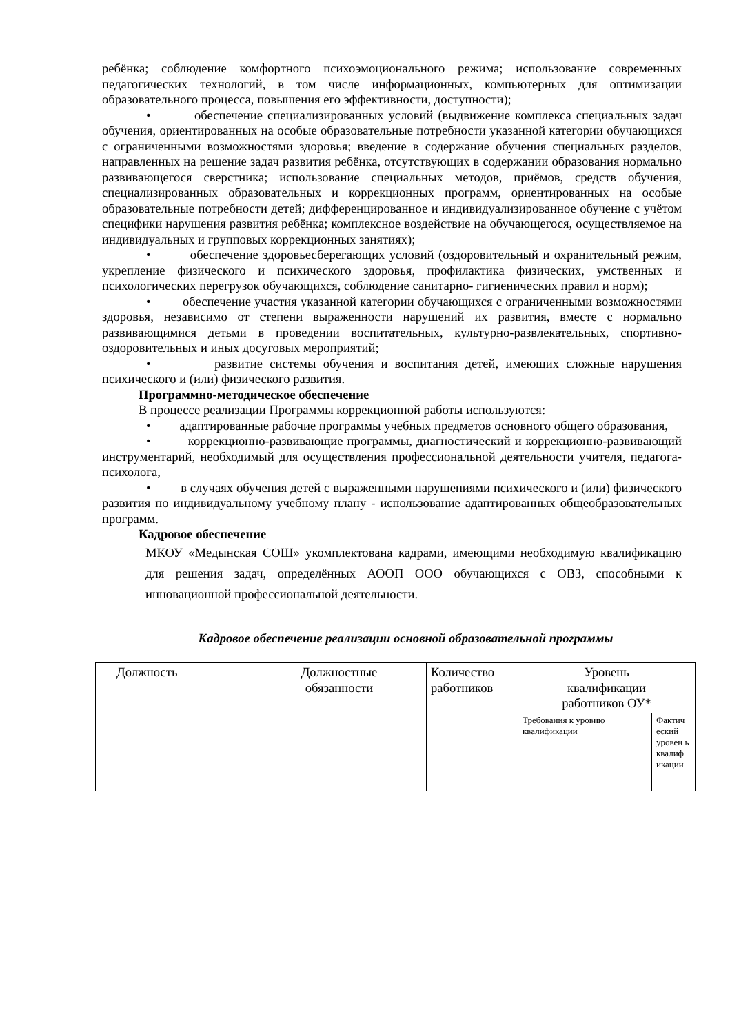ребёнка; соблюдение комфортного психоэмоционального режима; использование современных педагогических технологий, в том числе информационных, компьютерных для оптимизации образовательного процесса, повышения его эффективности, доступности);
• обеспечение специализированных условий (выдвижение комплекса специальных задач обучения, ориентированных на особые образовательные потребности указанной категории обучающихся с ограниченными возможностями здоровья; введение в содержание обучения специальных разделов, направленных на решение задач развития ребёнка, отсутствующих в содержании образования нормально развивающегося сверстника; использование специальных методов, приёмов, средств обучения, специализированных образовательных и коррекционных программ, ориентированных на особые образовательные потребности детей; дифференцированное и индивидуализированное обучение с учётом специфики нарушения развития ребёнка; комплексное воздействие на обучающегося, осуществляемое на индивидуальных и групповых коррекционных занятиях);
• обеспечение здоровьесберегающих условий (оздоровительный и охранительный режим, укрепление физического и психического здоровья, профилактика физических, умственных и психологических перегрузок обучающихся, соблюдение санитарно- гигиенических правил и норм);
• обеспечение участия указанной категории обучающихся с ограниченными возможностями здоровья, независимо от степени выраженности нарушений их развития, вместе с нормально развивающимися детьми в проведении воспитательных, культурно-развлекательных, спортивно-оздоровительных и иных досуговых мероприятий;
• развитие системы обучения и воспитания детей, имеющих сложные нарушения психического и (или) физического развития.
Программно-методическое обеспечение
В процессе реализации Программы коррекционной работы используются:
• адаптированные рабочие программы учебных предметов основного общего образования,
• коррекционно-развивающие программы, диагностический и коррекционно-развивающий инструментарий, необходимый для осуществления профессиональной деятельности учителя, педагога-психолога,
• в случаях обучения детей с выраженными нарушениями психического и (или) физического развития по индивидуальному учебному плану - использование адаптированных общеобразовательных программ.
Кадровое обеспечение
МКОУ «Медынская СОШ» укомплектована кадрами, имеющими необходимую квалификацию для решения задач, определённых АООП ООО обучающихся с ОВЗ, способными к инновационной профессиональной деятельности.
Кадровое обеспечение реализации основной образовательной программы
| Должность | Должностные обязанности | Количество работников | Уровень квалификации работников ОУ* | |
| | | | Требования к уровню квалификации | Фактич еский уровен ь квалиф икации |